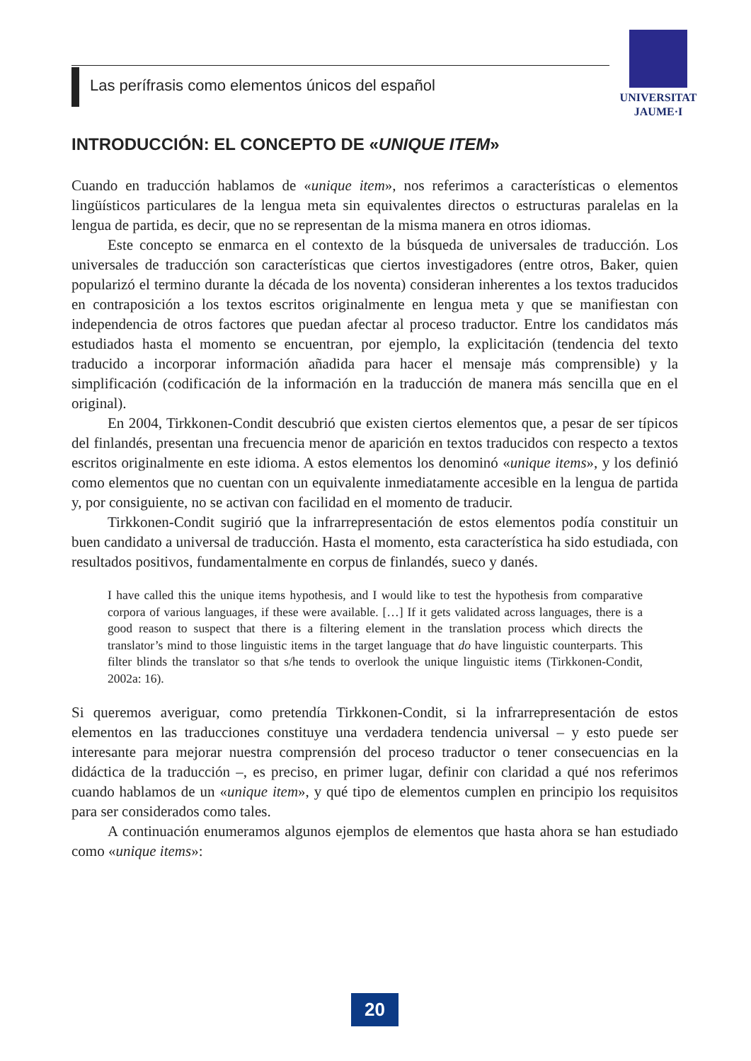Las perífrasis como elementos únicos del español
UNIVERSITAT
JAUME·I
INTRODUCCIÓN: EL CONCEPTO DE «UNIQUE ITEM»
Cuando en traducción hablamos de «unique item», nos referimos a características o elementos lingüísticos particulares de la lengua meta sin equivalentes directos o estructuras paralelas en la lengua de partida, es decir, que no se representan de la misma manera en otros idiomas.
Este concepto se enmarca en el contexto de la búsqueda de universales de traducción. Los universales de traducción son características que ciertos investigadores (entre otros, Baker, quien popularizó el termino durante la década de los noventa) consideran inherentes a los textos traducidos en contraposición a los textos escritos originalmente en lengua meta y que se manifiestan con independencia de otros factores que puedan afectar al proceso traductor. Entre los candidatos más estudiados hasta el momento se encuentran, por ejemplo, la explicitación (tendencia del texto traducido a incorporar información añadida para hacer el mensaje más comprensible) y la simplificación (codificación de la información en la traducción de manera más sencilla que en el original).
En 2004, Tirkkonen-Condit descubrió que existen ciertos elementos que, a pesar de ser típicos del finlandés, presentan una frecuencia menor de aparición en textos traducidos con respecto a textos escritos originalmente en este idioma. A estos elementos los denominó «unique items», y los definió como elementos que no cuentan con un equivalente inmediatamente accesible en la lengua de partida y, por consiguiente, no se activan con facilidad en el momento de traducir.
Tirkkonen-Condit sugirió que la infrarrepresentación de estos elementos podía constituir un buen candidato a universal de traducción. Hasta el momento, esta característica ha sido estudiada, con resultados positivos, fundamentalmente en corpus de finlandés, sueco y danés.
I have called this the unique items hypothesis, and I would like to test the hypothesis from comparative corpora of various languages, if these were available. […] If it gets validated across languages, there is a good reason to suspect that there is a filtering element in the translation process which directs the translator’s mind to those linguistic items in the target language that do have linguistic counterparts. This filter blinds the translator so that s/he tends to overlook the unique linguistic items (Tirkkonen-Condit, 2002a: 16).
Si queremos averiguar, como pretendía Tirkkonen-Condit, si la infrarrepresentación de estos elementos en las traducciones constituye una verdadera tendencia universal – y esto puede ser interesante para mejorar nuestra comprensión del proceso traductor o tener consecuencias en la didáctica de la traducción –, es preciso, en primer lugar, definir con claridad a qué nos referimos cuando hablamos de un «unique item», y qué tipo de elementos cumplen en principio los requisitos para ser considerados como tales.
A continuación enumeramos algunos ejemplos de elementos que hasta ahora se han estudiado como «unique items»:
20